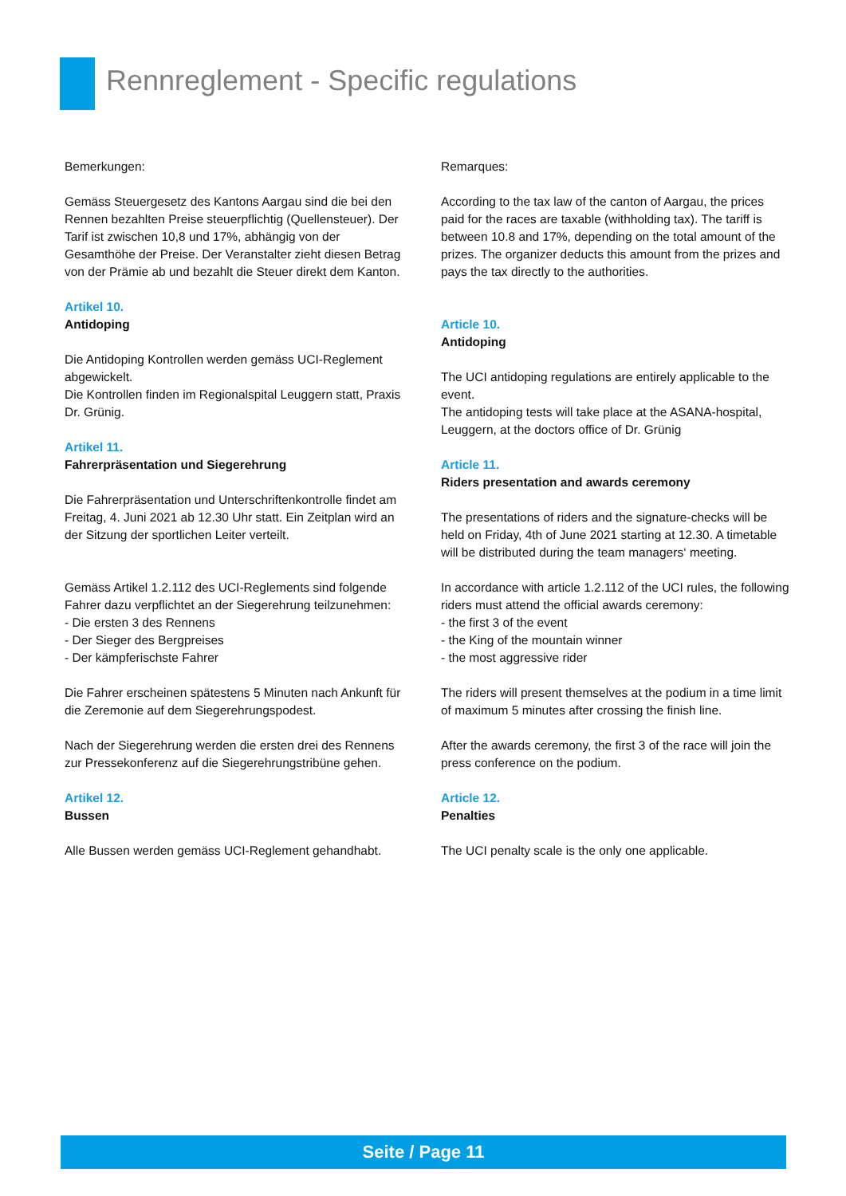Rennreglement - Specific regulations
Bemerkungen:
Gemäss Steuergesetz des Kantons Aargau sind die bei den Rennen bezahlten Preise steuerpflichtig (Quellensteuer). Der Tarif ist zwischen 10,8 und 17%, abhängig von der Gesamthöhe der Preise. Der Veranstalter zieht diesen Betrag von der Prämie ab und bezahlt die Steuer direkt dem Kanton.
Artikel 10.
Antidoping
Die Antidoping Kontrollen werden gemäss UCI-Reglement abgewickelt.
Die Kontrollen finden im Regionalspital Leuggern statt, Praxis Dr. Grünig.
Artikel 11.
Fahrerpräsentation und Siegerehrung
Die Fahrerpräsentation und Unterschriftenkontrolle findet am Freitag, 4. Juni 2021 ab 12.30 Uhr statt. Ein Zeitplan wird an der Sitzung der sportlichen Leiter verteilt.
Gemäss Artikel 1.2.112 des UCI-Reglements sind folgende Fahrer dazu verpflichtet an der Siegerehrung teilzunehmen:
- Die ersten 3 des Rennens
- Der Sieger des Bergpreises
- Der kämpferischste Fahrer
Die Fahrer erscheinen spätestens 5 Minuten nach Ankunft für die Zeremonie auf dem Siegerehrungspodest.
Nach der Siegerehrung werden die ersten drei des Rennens zur Pressekonferenz auf die Siegerehrungstribüne gehen.
Artikel 12.
Bussen
Alle Bussen werden gemäss UCI-Reglement gehandhabt.
Remarques:
According to the tax law of the canton of Aargau, the prices paid for the races are taxable (withholding tax). The tariff is between 10.8 and 17%, depending on the total amount of the prizes. The organizer deducts this amount from the prizes and pays the tax directly to the authorities.
Article 10.
Antidoping
The UCI antidoping regulations are entirely applicable to the event.
The antidoping tests will take place at the ASANA-hospital, Leuggern, at the doctors office of Dr. Grünig
Article 11.
Riders presentation and awards ceremony
The presentations of riders and the signature-checks will be held on Friday, 4th of June 2021 starting at 12.30. A timetable will be distributed during the team managers‘ meeting.
In accordance with article 1.2.112 of the UCI rules, the following riders must attend the official awards ceremony:
- the first 3 of the event
- the King of the mountain winner
- the most aggressive rider
The riders will present themselves at the podium in a time limit of maximum 5 minutes after crossing the finish line.
After the awards ceremony, the first 3 of the race will join the press conference on the podium.
Article 12.
Penalties
The UCI penalty scale is the only one applicable.
Seite / Page 11